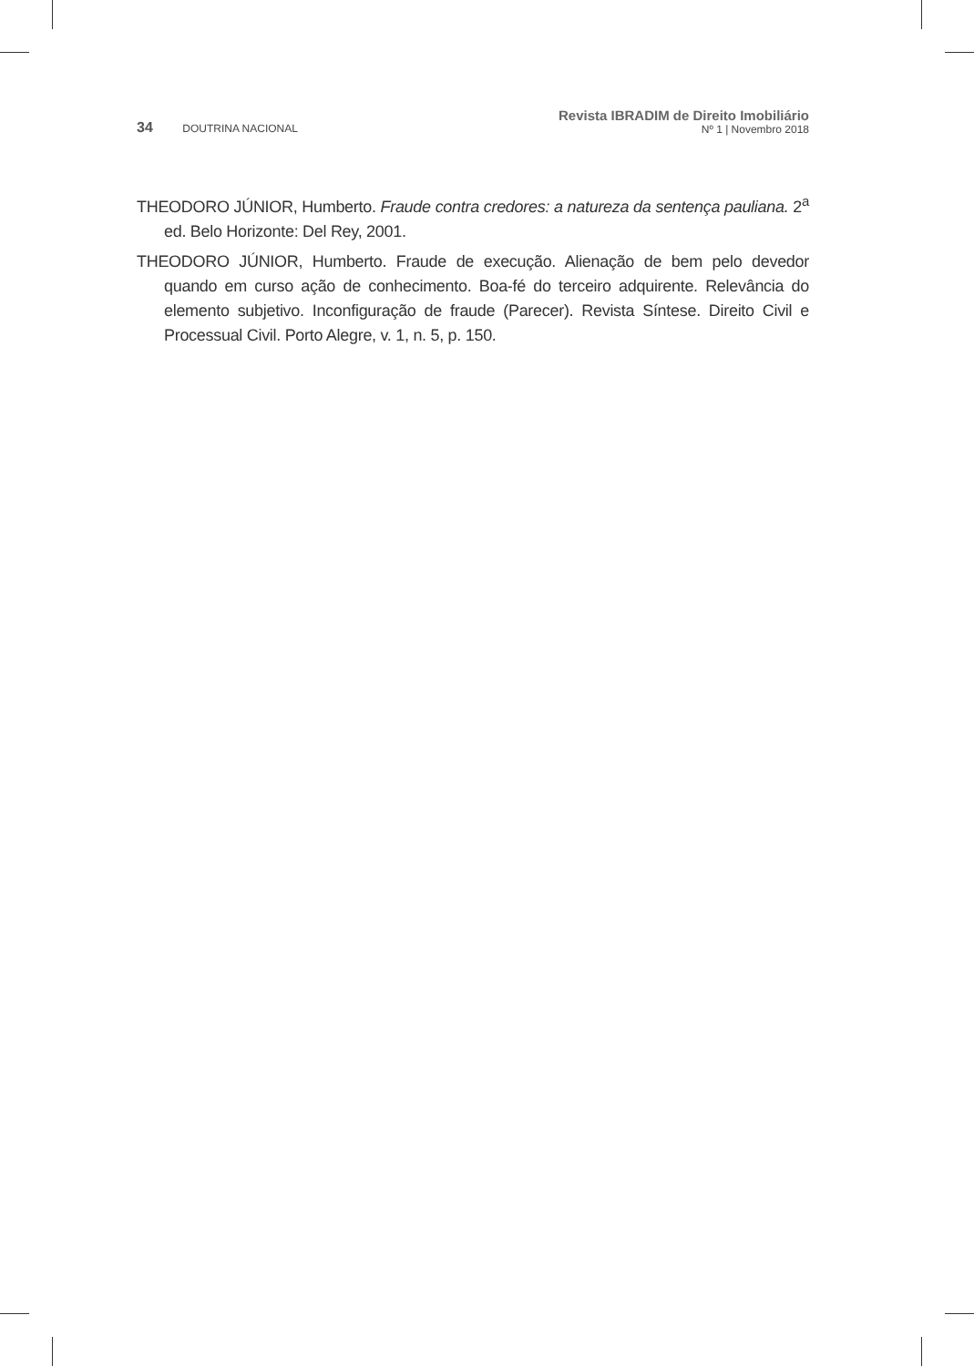34 DOUTRINA NACIONAL
Revista IBRADIM de Direito Imobiliário
Nº 1 | Novembro 2018
THEODORO JÚNIOR, Humberto. Fraude contra credores: a natureza da sentença pauliana. 2<sup>a</sup> ed. Belo Horizonte: Del Rey, 2001.
THEODORO JÚNIOR, Humberto. Fraude de execução. Alienação de bem pelo devedor quando em curso ação de conhecimento. Boa-fé do terceiro adquirente. Relevância do elemento subjetivo. Inconfiguração de fraude (Parecer). Revista Síntese. Direito Civil e Processual Civil. Porto Alegre, v. 1, n. 5, p. 150.